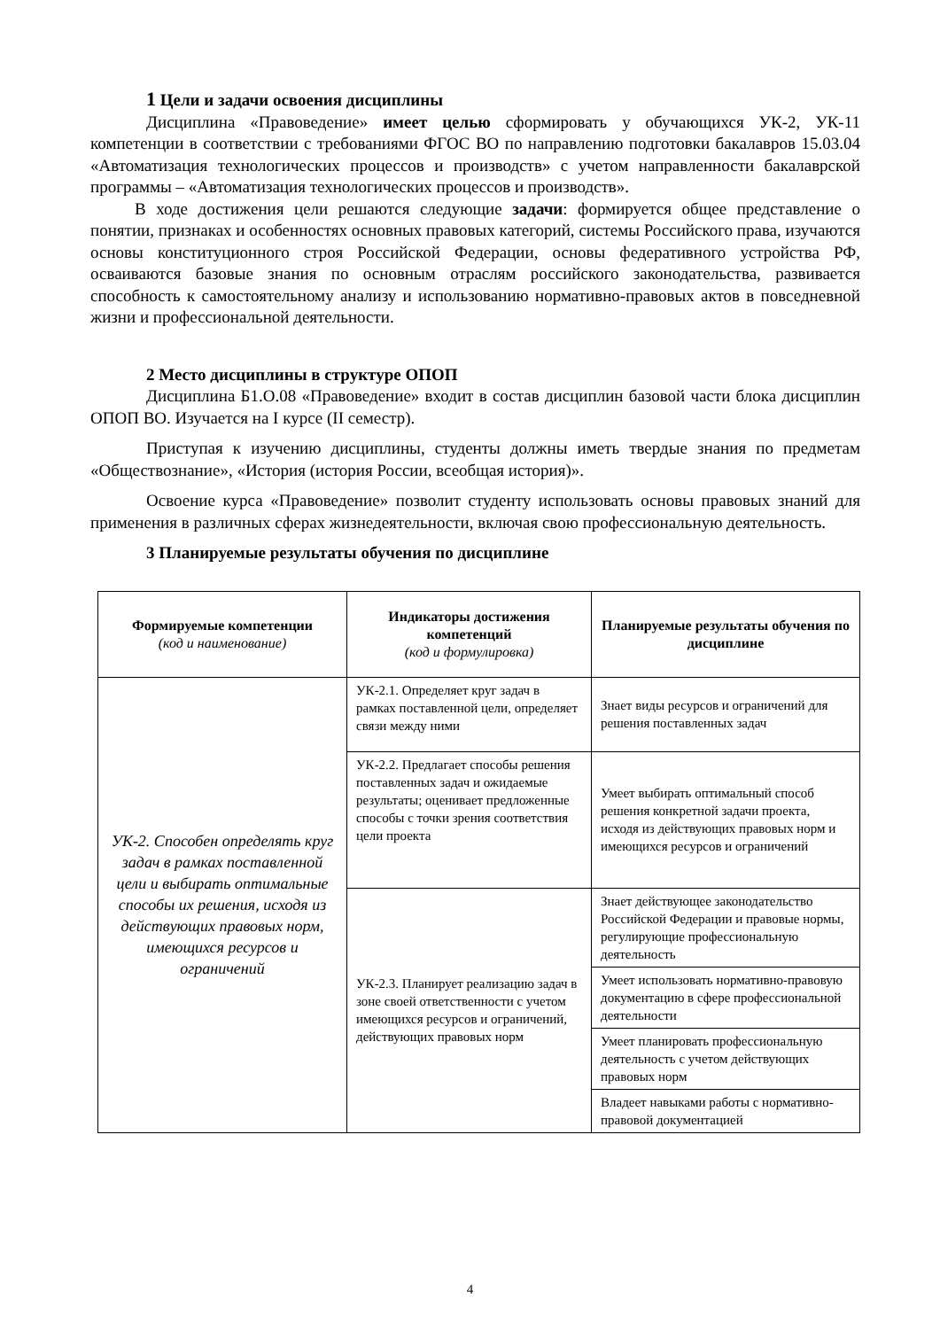1 Цели и задачи освоения дисциплины
Дисциплина «Правоведение» имеет целью сформировать у обучающихся УК-2, УК-11 компетенции в соответствии с требованиями ФГОС ВО по направлению подготовки бакалавров 15.03.04 «Автоматизация технологических процессов и производств» с учетом направленности бакалаврской программы – «Автоматизация технологических процессов и производств».
В ходе достижения цели решаются следующие задачи: формируется общее представление о понятии, признаках и особенностях основных правовых категорий, системы Российского права, изучаются основы конституционного строя Российской Федерации, основы федеративного устройства РФ, осваиваются базовые знания по основным отраслям российского законодательства, развивается способность к самостоятельному анализу и использованию нормативно-правовых актов в повседневной жизни и профессиональной деятельности.
2 Место дисциплины в структуре ОПОП
Дисциплина Б1.О.08 «Правоведение» входит в состав дисциплин базовой части блока дисциплин ОПОП ВО. Изучается на I курсе (II семестр).
Приступая к изучению дисциплины, студенты должны иметь твердые знания по предметам «Обществознание», «История (история России, всеобщая история)».
Освоение курса «Правоведение» позволит студенту использовать основы правовых знаний для применения в различных сферах жизнедеятельности, включая свою профессиональную деятельность.
3 Планируемые результаты обучения по дисциплине
| Формируемые компетенции (код и наименование) | Индикаторы достижения компетенций (код и формулировка) | Планируемые результаты обучения по дисциплине |
| --- | --- | --- |
| УК-2. Способен определять круг задач в рамках поставленной цели и выбирать оптимальные способы их решения, исходя из действующих правовых норм, имеющихся ресурсов и ограничений | УК-2.1. Определяет круг задач в рамках поставленной цели, определяет связи между ними | Знает виды ресурсов и ограничений для решения поставленных задач |
| | УК-2.2. Предлагает способы решения поставленных задач и ожидаемые результаты; оценивает предложенные способы с точки зрения соответствия цели проекта | Умеет выбирать оптимальный способ решения конкретной задачи проекта, исходя из действующих правовых норм и имеющихся ресурсов и ограничений |
| | УК-2.3. Планирует реализацию задач в зоне своей ответственности с учетом имеющихся ресурсов и ограничений, действующих правовых норм | Знает действующее законодательство Российской Федерации и правовые нормы, регулирующие профессиональную деятельность |
| | | Умеет использовать нормативно-правовую документацию в сфере профессиональной деятельности |
| | | Умеет планировать профессиональную деятельность с учетом действующих правовых норм |
| | | Владеет навыками работы с нормативно-правовой документацией |
4